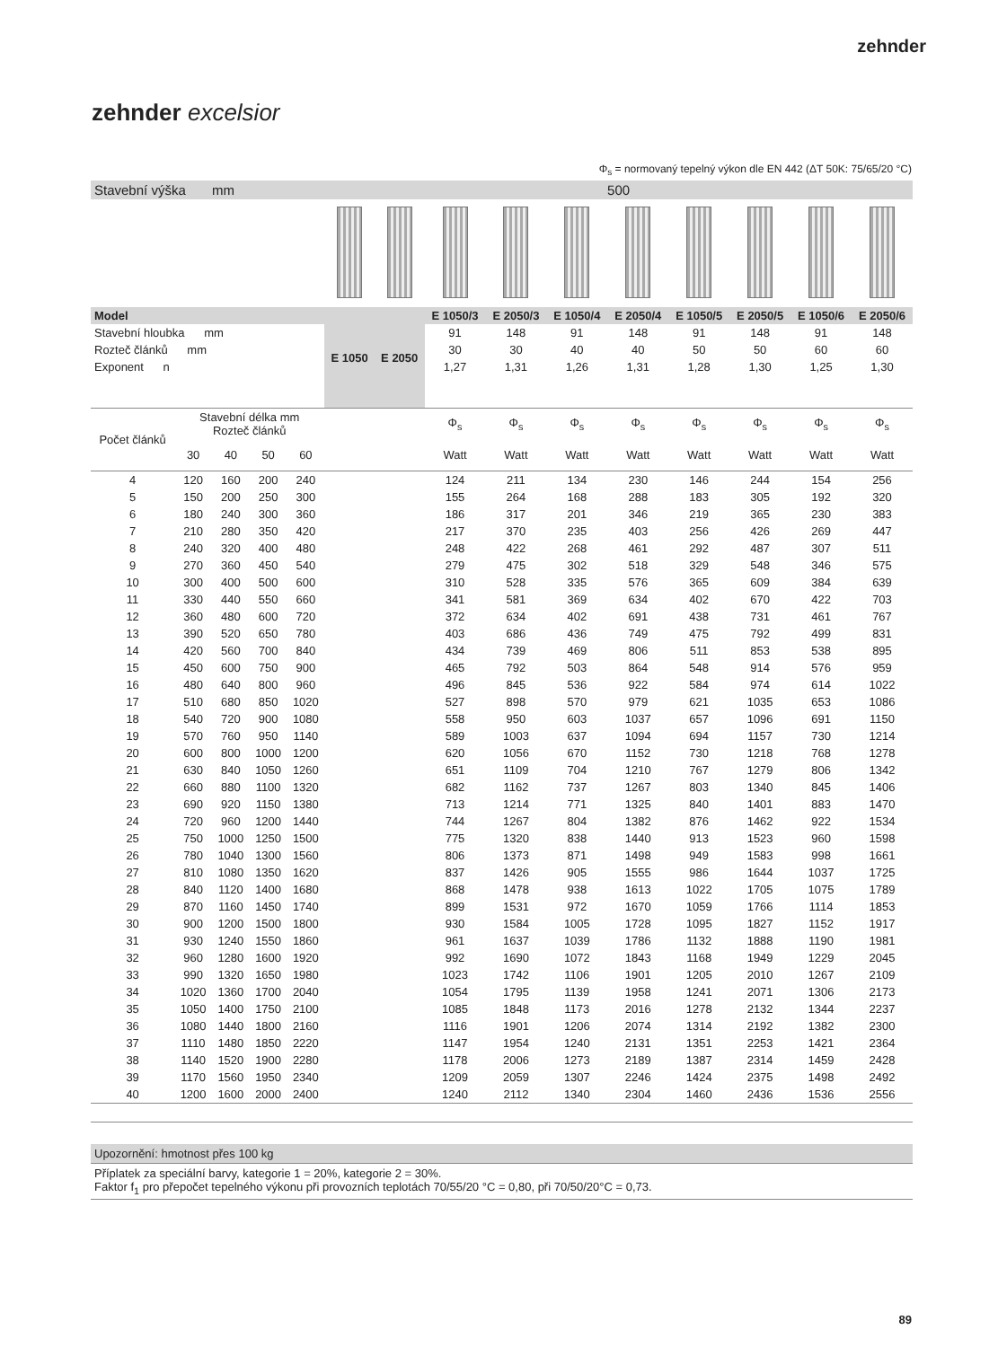zehnder
zehnder excelsior
Φ<sub>s</sub> = normovaný tepelný výkon dle EN 442 (ΔT 50K: 75/65/20 °C)
| Stavební výška mm | | | | | 500 | | | | | | | | | |
| Model | | | | | E 1050 | E 2050 | E 1050/3 | E 2050/3 | E 1050/4 | E 2050/4 | E 1050/5 | E 2050/5 | E 1050/6 | E 2050/6 |
| Stavební hloubka mm | | | | | | | 91 | 148 | 91 | 148 | 91 | 148 | 91 | 148 |
| Rozteč článků mm | | | | | | | 30 | 30 | 40 | 40 | 50 | 50 | 60 | 60 |
| Exponent n | | | | | | | 1,27 | 1,31 | 1,26 | 1,31 | 1,28 | 1,30 | 1,25 | 1,30 |
| Počet článků | Stavební délka mm Rozteč článků | | | | | | Φ<sub>s</sub> | Φ<sub>s</sub> | Φ<sub>s</sub> | Φ<sub>s</sub> | Φ<sub>s</sub> | Φ<sub>s</sub> | Φ<sub>s</sub> | Φ<sub>s</sub> |
| | 30 | 40 | 50 | 60 | | | Watt | Watt | Watt | Watt | Watt | Watt | Watt | Watt |
| 4 | 120 | 160 | 200 | 240 | | | 124 | 211 | 134 | 230 | 146 | 244 | 154 | 256 |
| 5 | 150 | 200 | 250 | 300 | | | 155 | 264 | 168 | 288 | 183 | 305 | 192 | 320 |
| 6 | 180 | 240 | 300 | 360 | | | 186 | 317 | 201 | 346 | 219 | 365 | 230 | 383 |
| 7 | 210 | 280 | 350 | 420 | | | 217 | 370 | 235 | 403 | 256 | 426 | 269 | 447 |
| 8 | 240 | 320 | 400 | 480 | | | 248 | 422 | 268 | 461 | 292 | 487 | 307 | 511 |
| 9 | 270 | 360 | 450 | 540 | | | 279 | 475 | 302 | 518 | 329 | 548 | 346 | 575 |
| 10 | 300 | 400 | 500 | 600 | | | 310 | 528 | 335 | 576 | 365 | 609 | 384 | 639 |
| 11 | 330 | 440 | 550 | 660 | | | 341 | 581 | 369 | 634 | 402 | 670 | 422 | 703 |
| 12 | 360 | 480 | 600 | 720 | | | 372 | 634 | 402 | 691 | 438 | 731 | 461 | 767 |
| 13 | 390 | 520 | 650 | 780 | | | 403 | 686 | 436 | 749 | 475 | 792 | 499 | 831 |
| 14 | 420 | 560 | 700 | 840 | | | 434 | 739 | 469 | 806 | 511 | 853 | 538 | 895 |
| 15 | 450 | 600 | 750 | 900 | | | 465 | 792 | 503 | 864 | 548 | 914 | 576 | 959 |
| 16 | 480 | 640 | 800 | 960 | | | 496 | 845 | 536 | 922 | 584 | 974 | 614 | 1022 |
| 17 | 510 | 680 | 850 | 1020 | | | 527 | 898 | 570 | 979 | 621 | 1035 | 653 | 1086 |
| 18 | 540 | 720 | 900 | 1080 | | | 558 | 950 | 603 | 1037 | 657 | 1096 | 691 | 1150 |
| 19 | 570 | 760 | 950 | 1140 | | | 589 | 1003 | 637 | 1094 | 694 | 1157 | 730 | 1214 |
| 20 | 600 | 800 | 1000 | 1200 | | | 620 | 1056 | 670 | 1152 | 730 | 1218 | 768 | 1278 |
| 21 | 630 | 840 | 1050 | 1260 | | | 651 | 1109 | 704 | 1210 | 767 | 1279 | 806 | 1342 |
| 22 | 660 | 880 | 1100 | 1320 | | | 682 | 1162 | 737 | 1267 | 803 | 1340 | 845 | 1406 |
| 23 | 690 | 920 | 1150 | 1380 | | | 713 | 1214 | 771 | 1325 | 840 | 1401 | 883 | 1470 |
| 24 | 720 | 960 | 1200 | 1440 | | | 744 | 1267 | 804 | 1382 | 876 | 1462 | 922 | 1534 |
| 25 | 750 | 1000 | 1250 | 1500 | | | 775 | 1320 | 838 | 1440 | 913 | 1523 | 960 | 1598 |
| 26 | 780 | 1040 | 1300 | 1560 | | | 806 | 1373 | 871 | 1498 | 949 | 1583 | 998 | 1661 |
| 27 | 810 | 1080 | 1350 | 1620 | | | 837 | 1426 | 905 | 1555 | 986 | 1644 | 1037 | 1725 |
| 28 | 840 | 1120 | 1400 | 1680 | | | 868 | 1478 | 938 | 1613 | 1022 | 1705 | 1075 | 1789 |
| 29 | 870 | 1160 | 1450 | 1740 | | | 899 | 1531 | 972 | 1670 | 1059 | 1766 | 1114 | 1853 |
| 30 | 900 | 1200 | 1500 | 1800 | | | 930 | 1584 | 1005 | 1728 | 1095 | 1827 | 1152 | 1917 |
| 31 | 930 | 1240 | 1550 | 1860 | | | 961 | 1637 | 1039 | 1786 | 1132 | 1888 | 1190 | 1981 |
| 32 | 960 | 1280 | 1600 | 1920 | | | 992 | 1690 | 1072 | 1843 | 1168 | 1949 | 1229 | 2045 |
| 33 | 990 | 1320 | 1650 | 1980 | | | 1023 | 1742 | 1106 | 1901 | 1205 | 2010 | 1267 | 2109 |
| 34 | 1020 | 1360 | 1700 | 2040 | | | 1054 | 1795 | 1139 | 1958 | 1241 | 2071 | 1306 | 2173 |
| 35 | 1050 | 1400 | 1750 | 2100 | | | 1085 | 1848 | 1173 | 2016 | 1278 | 2132 | 1344 | 2237 |
| 36 | 1080 | 1440 | 1800 | 2160 | | | 1116 | 1901 | 1206 | 2074 | 1314 | 2192 | 1382 | 2300 |
| 37 | 1110 | 1480 | 1850 | 2220 | | | 1147 | 1954 | 1240 | 2131 | 1351 | 2253 | 1421 | 2364 |
| 38 | 1140 | 1520 | 1900 | 2280 | | | 1178 | 2006 | 1273 | 2189 | 1387 | 2314 | 1459 | 2428 |
| 39 | 1170 | 1560 | 1950 | 2340 | | | 1209 | 2059 | 1307 | 2246 | 1424 | 2375 | 1498 | 2492 |
| 40 | 1200 | 1600 | 2000 | 2400 | | | 1240 | 2112 | 1340 | 2304 | 1460 | 2436 | 1536 | 2556 |
Upozornění: hmotnost přes 100 kg
Příplatek za speciální barvy, kategorie 1 = 20%, kategorie 2 = 30%.
Faktor f<sub>1</sub> pro přepočet tepelného výkonu při provozních teplotách 70/55/20 °C = 0,80, při 70/50/20°C = 0,73.
89